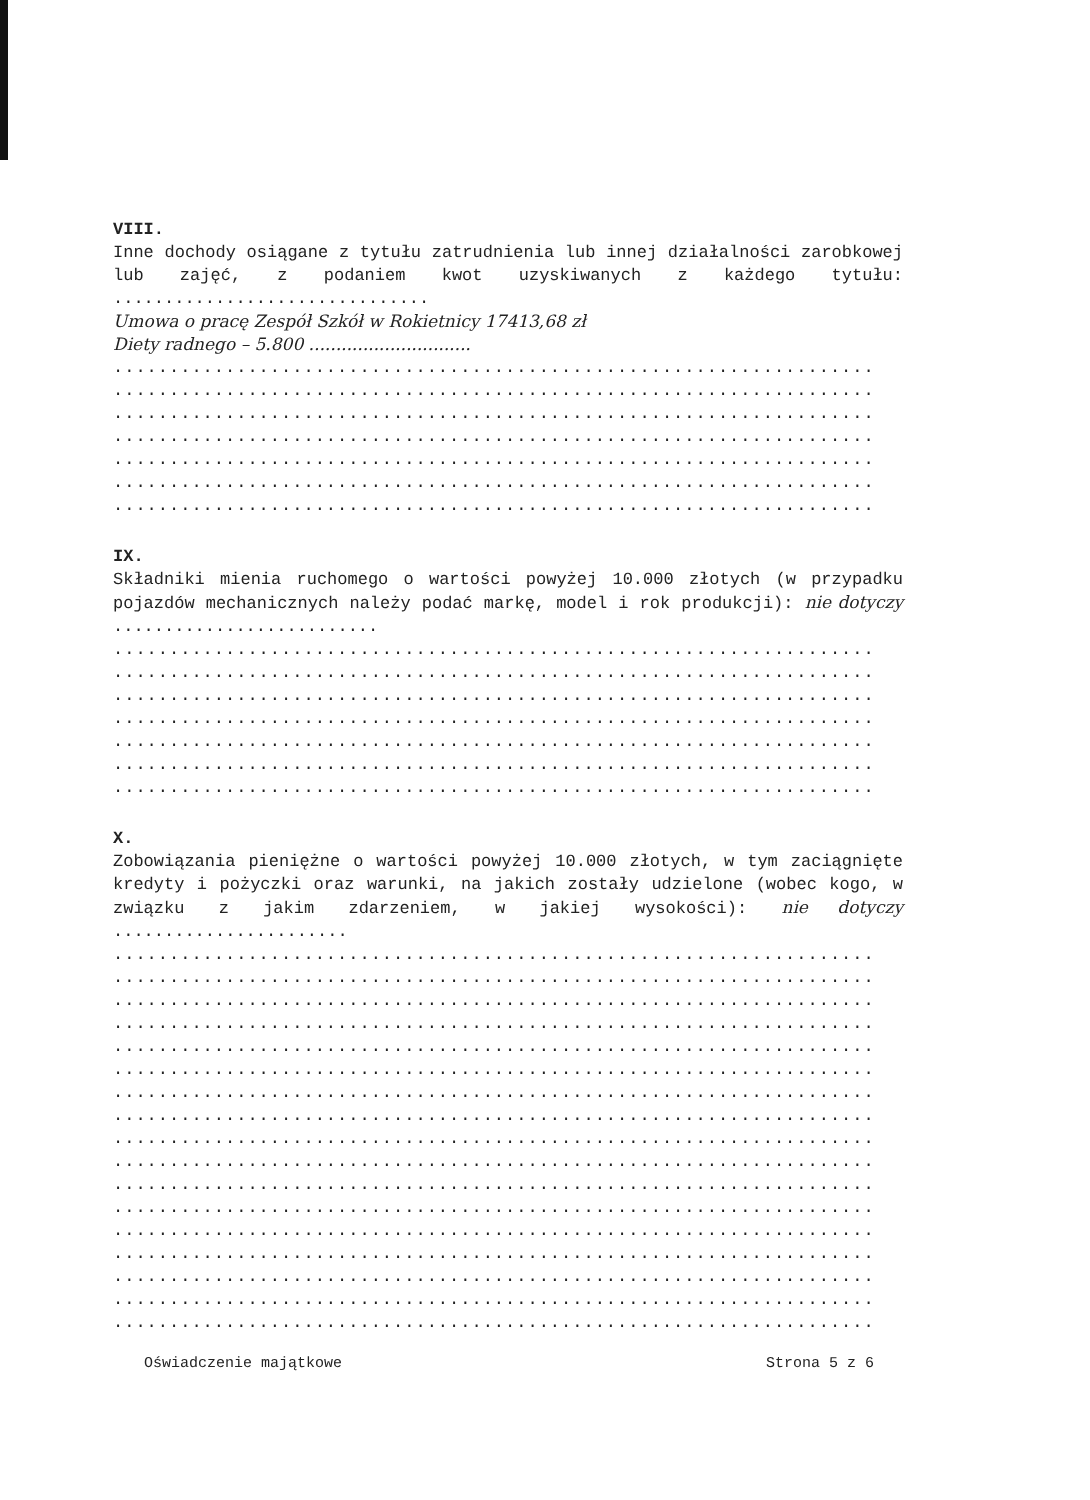VIII.
Inne dochody osiągane z tytułu zatrudnienia lub innej działalności zarobkowej lub zajęć, z podaniem kwot uzyskiwanych z każdego tytułu: ...............................
Umowa o pracę Zespół Szkół w Rokietnicy 17413,68 zł
Diety radnego – 5.800 ..............................
....................................................................
....................................................................
....................................................................
....................................................................
....................................................................
....................................................................
....................................................................
IX.
Składniki mienia ruchomego o wartości powyżej 10.000 złotych (w przypadku pojazdów mechanicznych należy podać markę, model i rok produkcji): nie dotyczy ..........................
....................................................................
....................................................................
....................................................................
....................................................................
....................................................................
....................................................................
....................................................................
X.
Zobowiązania pieniężne o wartości powyżej 10.000 złotych, w tym zaciągnięte kredyty i pożyczki oraz warunki, na jakich zostały udzielone (wobec kogo, w związku z jakim zdarzeniem, w jakiej wysokości): nie dotyczy .......................
....................................................................
....................................................................
....................................................................
....................................................................
....................................................................
....................................................................
....................................................................
....................................................................
....................................................................
....................................................................
....................................................................
....................................................................
....................................................................
....................................................................
....................................................................
....................................................................
....................................................................
Oświadczenie majątkowe Strona 5 z 6